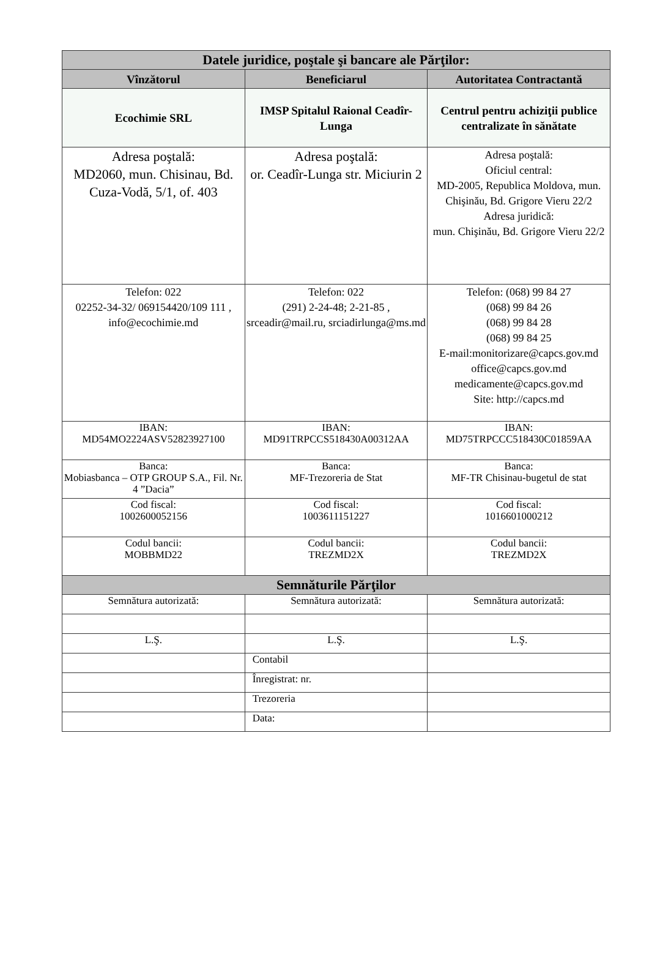| Datele juridice, poştale şi bancare ale Părţilor: | | |
| --- | --- | --- |
| Vînzătorul | Beneficiarul | Autoritatea Contractantă |
| Ecochimie SRL | IMSP Spitalul Raional Ceadîr-Lunga | Centrul pentru achiziţii publice centralizate în sănătate |
| Adresa poştală: MD2060, mun. Chisinau, Bd. Cuza-Vodă, 5/1, of. 403 | Adresa poştală: or. Ceadîr-Lunga str. Miciurin 2 | Adresa poştală: Oficiul central: MD-2005, Republica Moldova, mun. Chişinău, Bd. Grigore Vieru 22/2 Adresa juridică: mun. Chişinău, Bd. Grigore Vieru 22/2 |
| Telefon: 022 02252-34-32/ 069154420/109 111 , info@ecochimie.md | Telefon: 022 (291) 2-24-48; 2-21-85 , srceadir@mail.ru, srciadirlunga@ms.md | Telefon: (068) 99 84 27 (068) 99 84 26 (068) 99 84 28 (068) 99 84 25 E-mail:monitorizare@capcs.gov.md office@capcs.gov.md medicamente@capcs.gov.md Site: http://capcs.md |
| IBAN: MD54MO2224ASV52823927100 | IBAN: MD91TRPCCS518430A00312AA | IBAN: MD75TRPCCC518430C01859AA |
| Banca: Mobiasbanca – OTP GROUP S.A., Fil. Nr. 4 ”Dacia” | Banca: MF-Trezoreria de Stat | Banca: MF-TR Chisinau-bugetul de stat |
| Cod fiscal: 1002600052156 | Cod fiscal: 1003611151227 | Cod fiscal: 1016601000212 |
| Codul bancii: MOBBMD22 | Codul bancii: TREZMD2X | Codul bancii: TREZMD2X |
| Semnăturile Părţilor | | |
| Semnătura autorizată: | Semnătura autorizată: | Semnătura autorizată: |
| L.Ş. | L.Ş. | L.Ş. |
| | Contabil | |
| | Înregistrat: nr. | |
| | Trezoreria | |
| | Data: | |